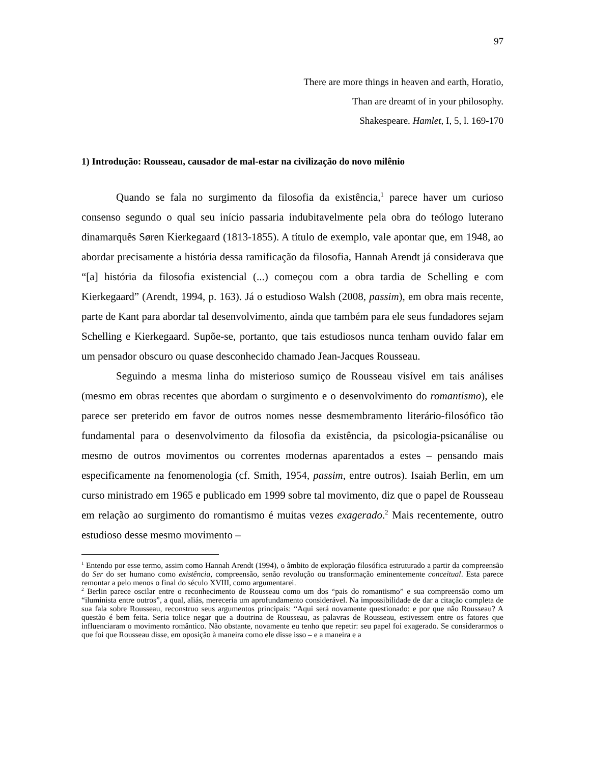97
There are more things in heaven and earth, Horatio,
Than are dreamt of in your philosophy.
Shakespeare. Hamlet, I, 5, l. 169-170
1) Introdução: Rousseau, causador de mal-estar na civilização do novo milênio
Quando se fala no surgimento da filosofia da existência,<sup>1</sup> parece haver um curioso consenso segundo o qual seu início passaria indubitavelmente pela obra do teólogo luterano dinamarquês Søren Kierkegaard (1813-1855). A título de exemplo, vale apontar que, em 1948, ao abordar precisamente a história dessa ramificação da filosofia, Hannah Arendt já considerava que “[a] história da filosofia existencial (...) começou com a obra tardia de Schelling e com Kierkegaard” (Arendt, 1994, p. 163). Já o estudioso Walsh (2008, passim), em obra mais recente, parte de Kant para abordar tal desenvolvimento, ainda que também para ele seus fundadores sejam Schelling e Kierkegaard. Supõe-se, portanto, que tais estudiosos nunca tenham ouvido falar em um pensador obscuro ou quase desconhecido chamado Jean-Jacques Rousseau.
Seguindo a mesma linha do misterioso sumiço de Rousseau visível em tais análises (mesmo em obras recentes que abordam o surgimento e o desenvolvimento do romantismo), ele parece ser preterido em favor de outros nomes nesse desmembramento literário-filosófico tão fundamental para o desenvolvimento da filosofia da existência, da psicologia-psicanálise ou mesmo de outros movimentos ou correntes modernas aparentados a estes – pensando mais especificamente na fenomenologia (cf. Smith, 1954, passim, entre outros). Isaiah Berlin, em um curso ministrado em 1965 e publicado em 1999 sobre tal movimento, diz que o papel de Rousseau em relação ao surgimento do romantismo é muitas vezes exagerado.<sup>2</sup> Mais recentemente, outro estudioso desse mesmo movimento –
<sup>1</sup> Entendo por esse termo, assim como Hannah Arendt (1994), o âmbito de exploração filosófica estruturado a partir da compreensão do Ser do ser humano como existência, compreensão, senão revolução ou transformação eminentemente conceitual. Esta parece remontar a pelo menos o final do século XVIII, como argumentarei.
<sup>2</sup> Berlin parece oscilar entre o reconhecimento de Rousseau como um dos “pais do romantismo” e sua compreensão como um “iluminista entre outros”, a qual, aliás, mereceria um aprofundamento considerável. Na impossibilidade de dar a citação completa de sua fala sobre Rousseau, reconstruo seus argumentos principais: “Aqui será novamente questionado: e por que não Rousseau? A questão é bem feita. Seria tolice negar que a doutrina de Rousseau, as palavras de Rousseau, estivessem entre os fatores que influenciaram o movimento romântico. Não obstante, novamente eu tenho que repetir: seu papel foi exagerado. Se considerarmos o que foi que Rousseau disse, em oposição à maneira como ele disse isso – e a maneira e a